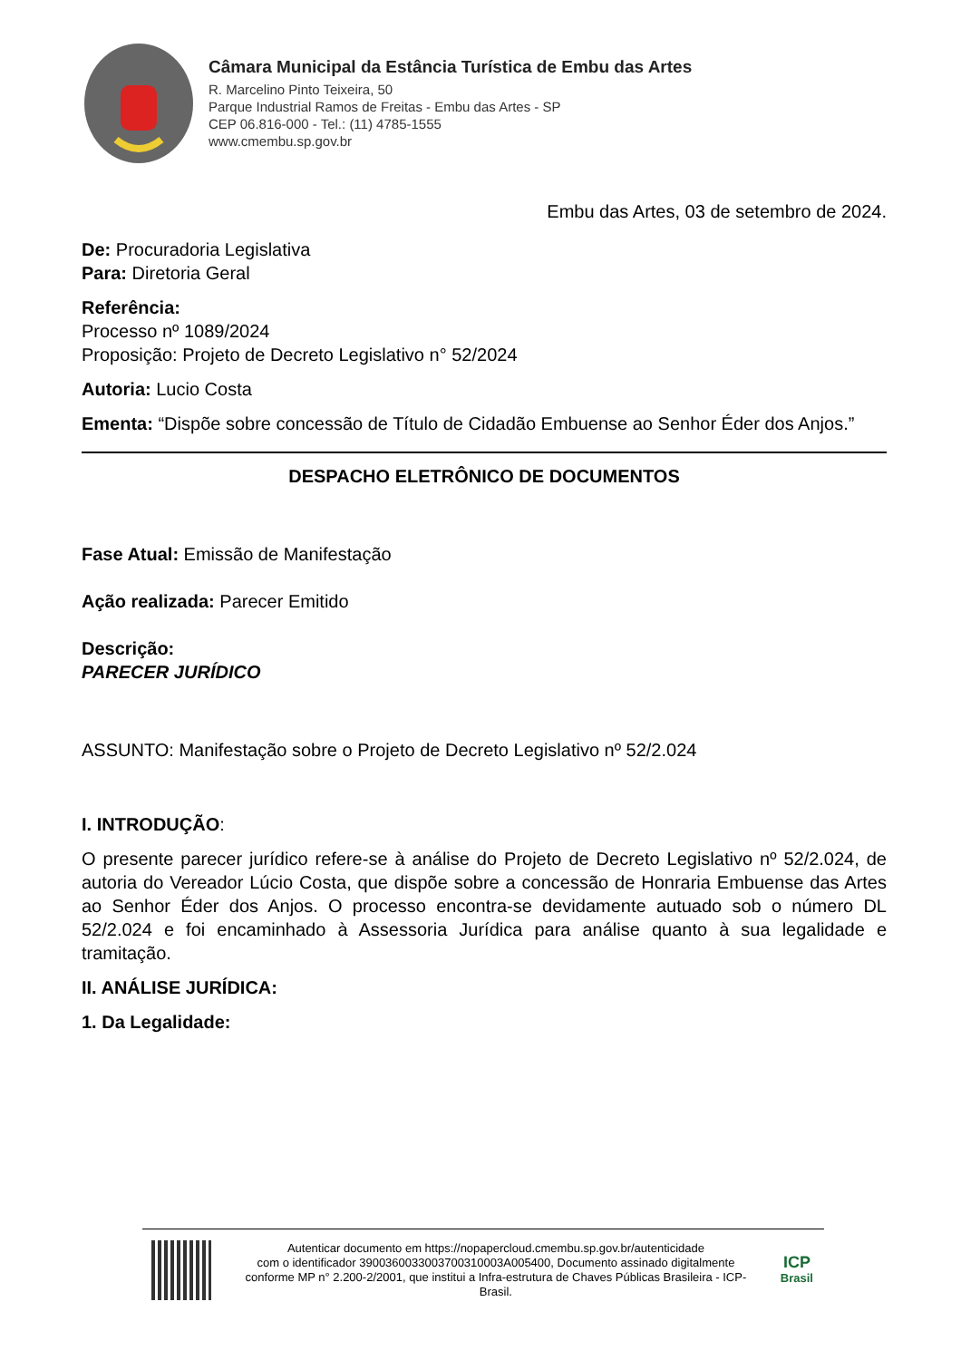Câmara Municipal da Estância Turística de Embu das Artes
R. Marcelino Pinto Teixeira, 50
Parque Industrial Ramos de Freitas - Embu das Artes - SP
CEP 06.816-000 - Tel.: (11) 4785-1555
www.cmembu.sp.gov.br
Embu das Artes, 03 de setembro de 2024.
De: Procuradoria Legislativa
Para: Diretoria Geral
Referência:
Processo nº 1089/2024
Proposição: Projeto de Decreto Legislativo n° 52/2024
Autoria: Lucio Costa
Ementa: “Dispõe sobre concessão de Título de Cidadão Embuense ao Senhor Éder dos Anjos.”
DESPACHO ELETRÔNICO DE DOCUMENTOS
Fase Atual: Emissão de Manifestação
Ação realizada: Parecer Emitido
Descrição:
PARECER JURÍDICO
ASSUNTO: Manifestação sobre o Projeto de Decreto Legislativo nº 52/2.024
I. INTRODUÇÃO:
O presente parecer jurídico refere-se à análise do Projeto de Decreto Legislativo nº 52/2.024, de autoria do Vereador Lúcio Costa, que dispõe sobre a concessão de Honraria Embuense das Artes ao Senhor Éder dos Anjos. O processo encontra-se devidamente autuado sob o número DL 52/2.024 e foi encaminhado à Assessoria Jurídica para análise quanto à sua legalidade e tramitação.
II. ANÁLISE JURÍDICA:
1. Da Legalidade:
Autenticar documento em https://nopapercloud.cmembu.sp.gov.br/autenticidade
com o identificador 3900360033003700310003A005400, Documento assinado digitalmente conforme MP n° 2.200-2/2001, que institui a Infra-estrutura de Chaves Públicas Brasileira - ICP-Brasil.
ICP
Brasil